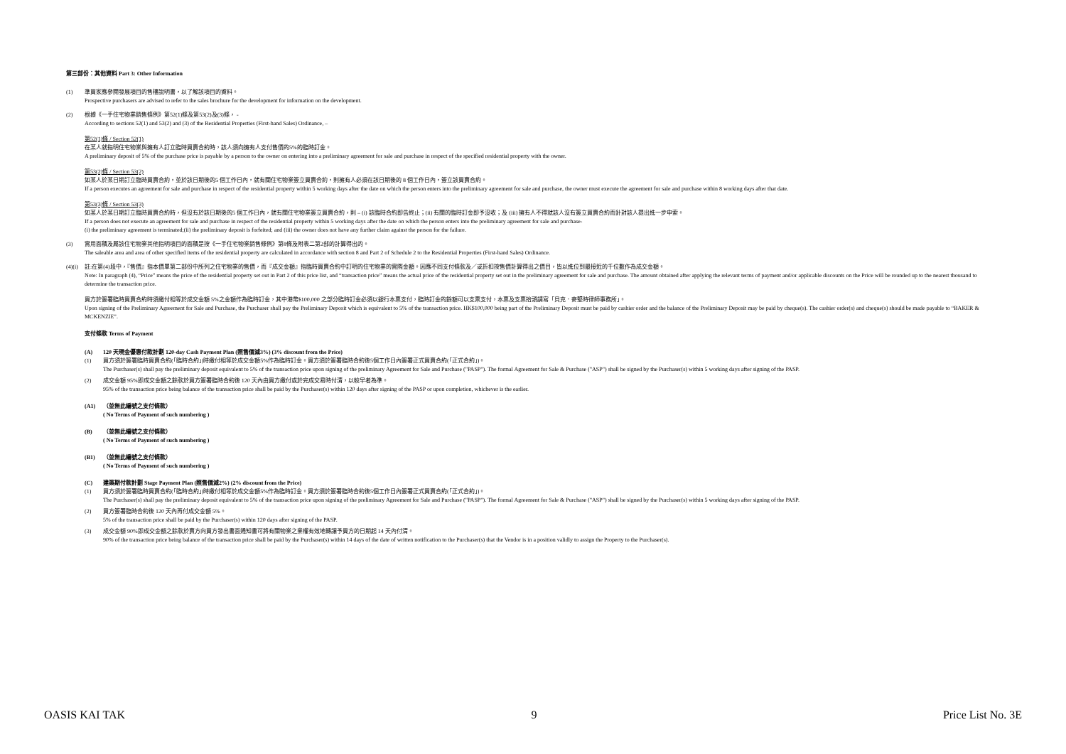第三部份：其他資料 Part 3: Other Information
(1) 準買家應參閱發展項目的售樓說明書，以了解該項目的資料。
Prospective purchasers are advised to refer to the sales brochure for the development for information on the development.
(2) 根據《一手住宅物業銷售條例》第52(1)條及第53(2)及(3)條， -
According to sections 52(1) and 53(2) and (3) of the Residential Properties (First-hand Sales) Ordinance, –
第52(1)條 / Section 52(1)
在某人就指明住宅物業與擁有人訂立臨時買賣合約時，該人須向擁有人支付售價的5%的臨時訂金。
A preliminary deposit of 5% of the purchase price is payable by a person to the owner on entering into a preliminary agreement for sale and purchase in respect of the specified residential property with the owner.
第53(2)條 / Section 53(2)
如某人於某日期訂立臨時買賣合約，並於該日期後的5 個工作日內，就有關住宅物業簽立買賣合約，則擁有人必須在該日期後的 8 個工作日內，簽立該買賣合約。
If a person executes an agreement for sale and purchase in respect of the residential property within 5 working days after the date on which the person enters into the preliminary agreement for sale and purchase, the owner must execute the agreement for sale and purchase within 8 working days after that date.
第53(3)條 / Section 53(3)
如某人於某日期訂立臨時買賣合約時，但沒有於該日期後的5 個工作日內，就有關住宅物業簽立買賣合約，則 – (i) 該臨時合約即告終止；(ii) 有關的臨時訂金即予沒收；及 (iii) 擁有人不得就該人沒有簽立買賣合約而針對該人提出進一步申索。
If a person does not execute an agreement for sale and purchase in respect of the residential property within 5 working days after the date on which the person enters into the preliminary agreement for sale and purchase-
(i) the preliminary agreement is terminated;(ii) the preliminary deposit is forfeited; and (iii) the owner does not have any further claim against the person for the failure.
(3) 實用面積及屬該住宅物業其他指明項目的面積是按《一手住宅物業銷售條例》第8條及附表二第2部的計算得出的。
The saleable area and area of other specified items of the residential property are calculated in accordance with section 8 and Part 2 of Schedule 2 to the Residential Properties (First-hand Sales) Ordinance.
(4)(i)
註:在第(4)段中，『售價』指本價單第二部份中所列之住宅物業的售價，而『成交金額』指臨時買賣合約中訂明的住宅物業的實際金額。因應不同支付條款及／或折扣按售價計算得出之價目，皆以進位到最接近的千位數作為成交金額。
Note: In paragraph (4), “Price” means the price of the residential property set out in Part 2 of this price list, and “transaction price” means the actual price of the residential property set out in the preliminary agreement for sale and purchase. The amount obtained after applying the relevant terms of payment and/or applicable discounts on the Price will be rounded up to the nearest thousand to determine the transaction price.
買方於簽署臨時買賣合約時須繳付相等於成交金額 5%之金額作為臨時訂金，其中港幣$100,000 之部分臨時訂金必須以銀行本票支付，臨時訂金的餘額可以支票支付，本票及支票抬頭請寫「貝克．麥堅時律師事務所」。
Upon signing of the Preliminary Agreement for Sale and Purchase, the Purchaser shall pay the Preliminary Deposit which is equivalent to 5% of the transaction price. HK$100,000 being part of the Preliminary Deposit must be paid by cashier order and the balance of the Preliminary Deposit may be paid by cheque(s). The cashier order(s) and cheque(s) should be made payable to “BAKER & MCKENZIE”.
支付條款 Terms of Payment
(A) 120 天現金優惠付款計劃 120-day Cash Payment Plan (照售價減3%) (3% discount from the Price)
(1) 買方須於簽署臨時買賣合約(「臨時合約」)時繳付相等於成交金額5%作為臨時訂金。買方須於簽署臨時合約後5個工作日內簽署正式買賣合約(「正式合約」)。
The Purchaser(s) shall pay the preliminary deposit equivalent to 5% of the transaction price upon signing of the preliminary Agreement for Sale and Purchase ("PASP"). The formal Agreement for Sale & Purchase ("ASP") shall be signed by the Purchaser(s) within 5 working days after signing of the PASP.
(2) 成交金額 95%即成交金額之餘款於買方簽署臨時合約後 120 天內由買方繳付或於完成交易時付清，以較早者為準。
95% of the transaction price being balance of the transaction price shall be paid by the Purchaser(s) within 120 days after signing of the PASP or upon completion, whichever is the earlier.
(A1) （並無此編號之支付條款）
( No Terms of Payment of such numbering )
(B) （並無此編號之支付條款）
( No Terms of Payment of such numbering )
(B1) （並無此編號之支付條款）
( No Terms of Payment of such numbering )
(C) 建築期付款計劃 Stage Payment Plan (照售價減2%) (2% discount from the Price)
(1) 買方須於簽署臨時買賣合約(「臨時合約」)時繳付相等於成交金額5%作為臨時訂金。買方須於簽署臨時合約後5個工作日內簽署正式買賣合約(「正式合約」)。
The Purchaser(s) shall pay the preliminary deposit equivalent to 5% of the transaction price upon signing of the preliminary Agreement for Sale and Purchase ("PASP"). The formal Agreement for Sale & Purchase ("ASP") shall be signed by the Purchaser(s) within 5 working days after signing of the PASP.
(2) 買方簽署臨時合約後 120 天內再付成交金額 5%。
5% of the transaction price shall be paid by the Purchaser(s) within 120 days after signing of the PASP.
(3) 成交金額 90%即成交金額之餘款於賣方向買方發出書面通知書可將有關物業之業權有效地轉讓予買方的日期起 14 天內付清。
90% of the transaction price being balance of the transaction price shall be paid by the Purchaser(s) within 14 days of the date of written notification to the Purchaser(s) that the Vendor is in a position validly to assign the Property to the Purchaser(s).
OASIS KAI TAK 9 Price List No. 3E